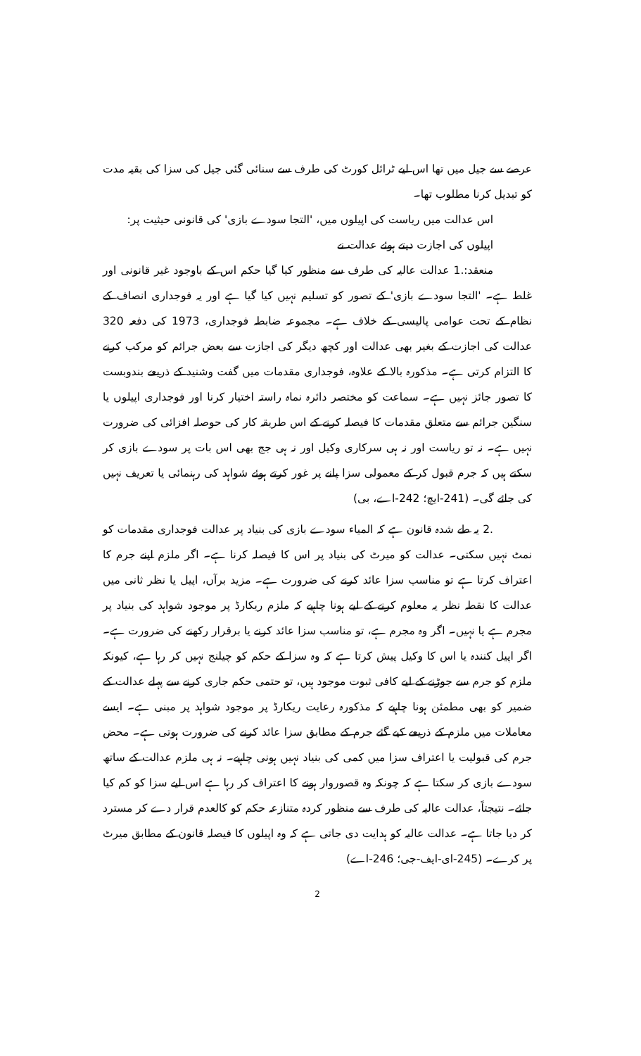عرصے سے جیل میں تھا اس لیے ٹرائل کورٹ کی طرف سے سنائی گئی جیل کی سزا کی بقیہ مدت کو تبدیل کرنا مطلوب تھا۔
اس عدالت میں ریاست کی اپیلوں میں، 'التجا سودے بازی' کی قانونی حیثیت پر:
اپیلوں کی اجازت دیتے ہوئے عدالت نے
منعقد:.1 عدالت عالیہ کی طرف سے منظور کیا گیا حکم اس کے باوجود غیر قانونی اور غلط ہے۔ 'التجا سودے بازی' کے تصور کو تسلیم نہیں کیا گیا ہے اور یہ فوجداری انصاف کے نظام کے تحت عوامی پالیسی کے خلاف ہے۔ مجموعہ ضابطہ فوجداری، 1973 کی دفعہ 320 عدالت کی اجازت کے بغیر بھی عدالت اور کچھ دیگر کی اجازت سے بعض جرائم کو مرکب کرنے کا التزام کرتی ہے۔ مذکورہ بالا کے علاوہ، فوجداری مقدمات میں گفت وشنید کے ذریعے بندوبست کا تصور جائز نہیں ہے۔ سماعت کو مختصر دائرہ نماہ راستہ اختیار کرنا اور فوجداری اپیلوں یا سنگین جرائم سے متعلق مقدمات کا فیصلہ کرنے کے اس طریقہ کار کی حوصلہ افزائی کی ضرورت نہیں ہے۔ نہ تو ریاست اور نہ ہی سرکاری وکیل اور نہ ہی جج بھی اس بات پر سودے بازی کر سکتے ہیں کہ جرم قبول کر کے معمولی سزا پانے پر غور کرتے ہوئے شواہد کی رہنمائی یا تعریف نہیں کی جائے گی۔ (241-ایچ؛ 242-اے، بی)
.2 یہ طے شدہ قانون ہے کہ المیاء سودے بازی کی بنیاد پر عدالت فوجداری مقدمات کو نمٹ نہیں سکتی۔ عدالت کو میرٹ کی بنیاد پر اس کا فیصلہ کرنا ہے۔ اگر ملزم اپنے جرم کا اعتراف کرتا ہے تو مناسب سزا عائد کرنے کی ضرورت ہے۔ مزید برآں، اپیل یا نظر ثانی میں عدالت کا نقطہ نظر یہ معلوم کرنے کے لیے ہونا چاہیے کہ ملزم ریکارڈ پر موجود شواہد کی بنیاد پر مجرم ہے یا نہیں۔ اگر وہ مجرم ہے، تو مناسب سزا عائد کرنے یا برقرار رکھنے کی ضرورت ہے۔ اگر اپیل کنندہ یا اس کا وکیل پیش کرتا ہے کہ وہ سزا کے حکم کو چیلنج نہیں کر رہا ہے، کیونکہ ملزم کو جرم سے جوڑنے کے لیے کافی ثبوت موجود ہیں، تو حتمی حکم جاری کرنے سے پہلے عدالت کے ضمیر کو بھی مطمئن ہونا چاہیے کہ مذکورہ رعایت ریکارڈ پر موجود شواہد پر مبنی ہے۔ ایسے معاملات میں ملزم کے ذریعے کیے گئے جرم کے مطابق سزا عائد کرنے کی ضرورت ہوتی ہے۔ محض جرم کی قبولیت یا اعتراف سزا میں کمی کی بنیاد نہیں ہونی چاہیے۔ نہ ہی ملزم عدالت کے ساتھ سودے بازی کر سکتا ہے کہ چونکہ وہ قصوروار ہونے کا اعتراف کر رہا ہے اس لیے سزا کو کم کیا جائے۔ نتیجتاً، عدالت عالیہ کی طرف سے منظور کردہ متنازعہ حکم کو کالعدم قرار دے کر مسترد کر دیا جاتا ہے۔ عدالت عالیہ کو ہدایت دی جاتی ہے کہ وہ اپیلوں کا فیصلہ قانون کے مطابق میرٹ پر کرے۔ (245-ای-ایف-جی؛ 246-اے)
2